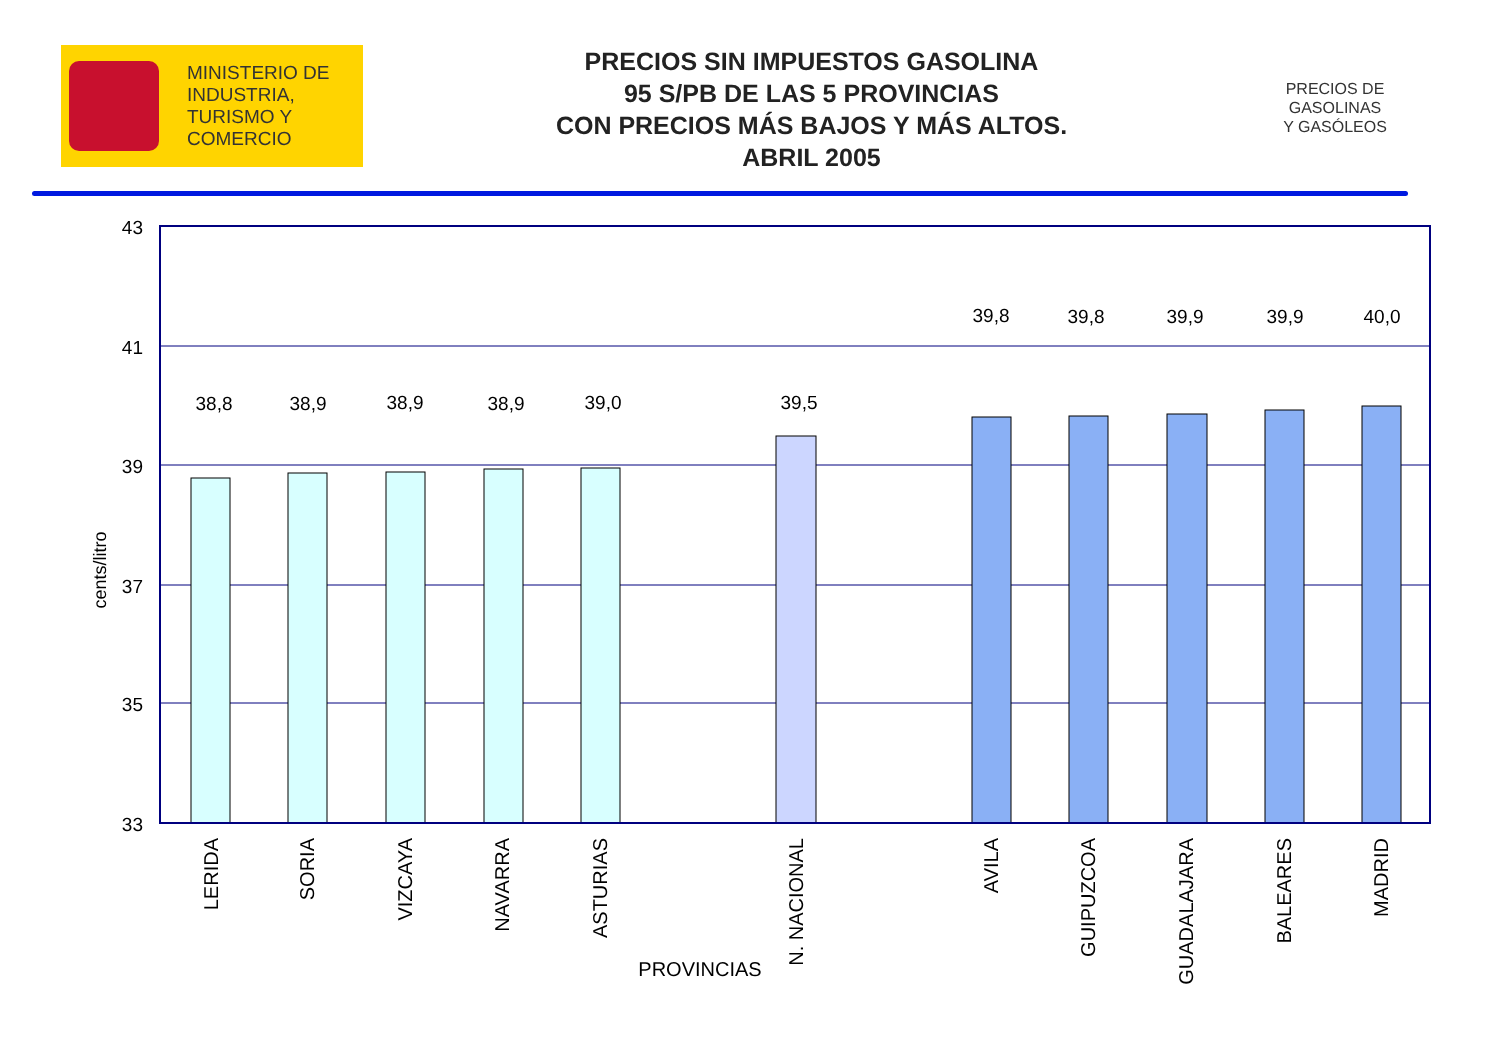MINISTERIO DE
INDUSTRIA,
TURISMO Y
COMERCIO
PRECIOS SIN IMPUESTOS GASOLINA
95 S/PB DE LAS 5 PROVINCIAS
CON PRECIOS MÁS BAJOS Y MÁS ALTOS.
ABRIL 2005
PRECIOS DE
GASOLINAS
Y GASÓLEOS
43
41
39
37
35
33
38,8
38,9
38,9
38,9
39,0
39,5
39,8
39,8
39,9
39,9
40,0
cents/litro
LERIDA
SORIA
VIZCAYA
NAVARRA
ASTURIAS
N. NACIONAL
AVILA
GUIPUZCOA
GUADALAJARA
BALEARES
MADRID
PROVINCIAS